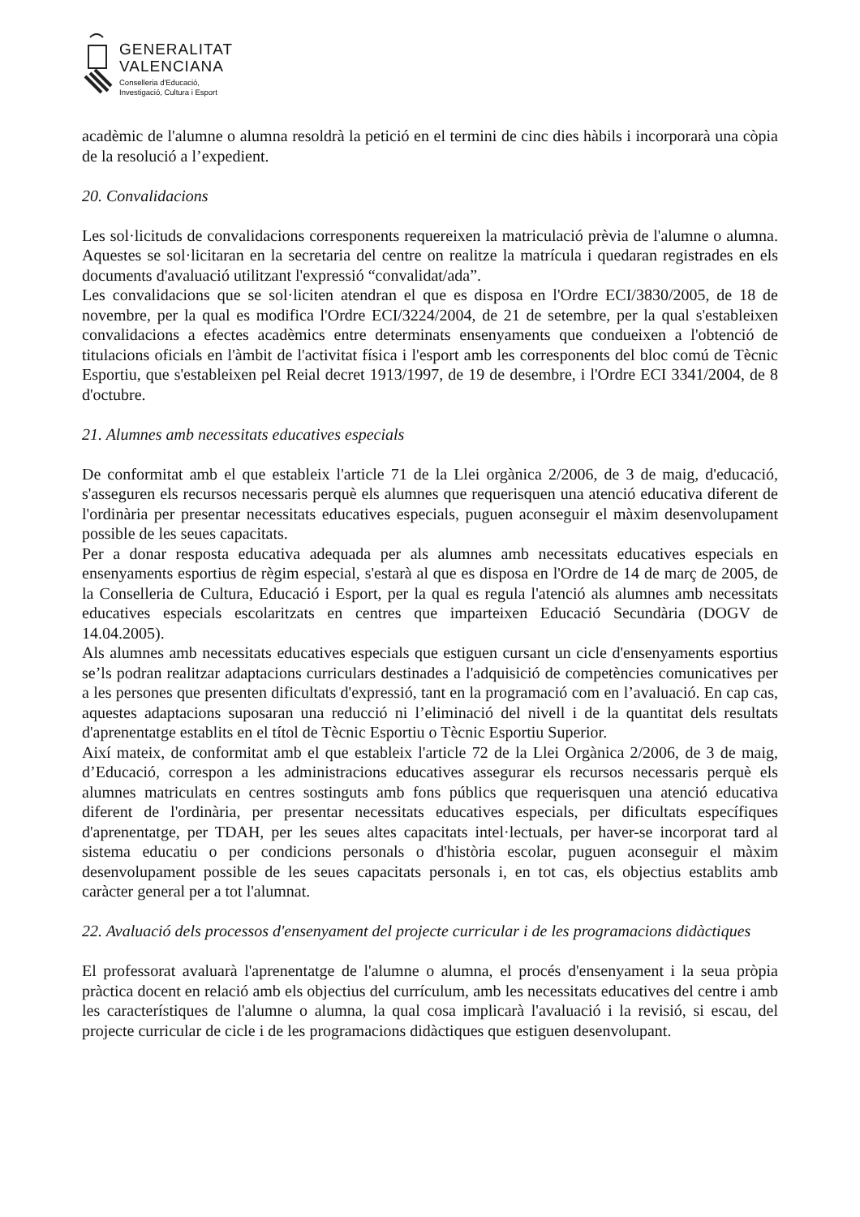GENERALITAT
VALENCIANA
Conselleria d'Educació,
Investigació, Cultura i Esport
acadèmic de l'alumne o alumna resoldrà la petició en el termini de cinc dies hàbils i incorporarà una còpia de la resolució a l’expedient.
20. Convalidacions
Les sol·licituds de convalidacions corresponents requereixen la matriculació prèvia de l'alumne o alumna. Aquestes se sol·licitaran en la secretaria del centre on realitze la matrícula i quedaran registrades en els documents d'avaluació utilitzant l'expressió “convalidat/ada”.
Les convalidacions que se sol·liciten atendran el que es disposa en l'Ordre ECI/3830/2005, de 18 de novembre, per la qual es modifica l'Ordre ECI/3224/2004, de 21 de setembre, per la qual s'estableixen convalidacions a efectes acadèmics entre determinats ensenyaments que condueixen a l'obtenció de titulacions oficials en l'àmbit de l'activitat física i l'esport amb les corresponents del bloc comú de Tècnic Esportiu, que s'estableixen pel Reial decret 1913/1997, de 19 de desembre, i l'Ordre ECI 3341/2004, de 8 d'octubre.
21. Alumnes amb necessitats educatives especials
De conformitat amb el que estableix l'article 71 de la Llei orgànica 2/2006, de 3 de maig, d'educació, s'asseguren els recursos necessaris perquè els alumnes que requerisquen una atenció educativa diferent de l'ordinària per presentar necessitats educatives especials, puguen aconseguir el màxim desenvolupament possible de les seues capacitats.
Per a donar resposta educativa adequada per als alumnes amb necessitats educatives especials en ensenyaments esportius de règim especial, s'estarà al que es disposa en l'Ordre de 14 de març de 2005, de la Conselleria de Cultura, Educació i Esport, per la qual es regula l'atenció als alumnes amb necessitats educatives especials escolaritzats en centres que imparteixen Educació Secundària (DOGV de 14.04.2005).
Als alumnes amb necessitats educatives especials que estiguen cursant un cicle d'ensenyaments esportius se’ls podran realitzar adaptacions curriculars destinades a l'adquisició de competències comunicatives per a les persones que presenten dificultats d'expressió, tant en la programació com en l’avaluació. En cap cas, aquestes adaptacions suposaran una reducció ni l’eliminació del nivell i de la quantitat dels resultats d'aprenentatge establits en el títol de Tècnic Esportiu o Tècnic Esportiu Superior.
Així mateix, de conformitat amb el que estableix l'article 72 de la Llei Orgànica 2/2006, de 3 de maig, d’Educació, correspon a les administracions educatives assegurar els recursos necessaris perquè els alumnes matriculats en centres sostinguts amb fons públics que requerisquen una atenció educativa diferent de l'ordinària, per presentar necessitats educatives especials, per dificultats específiques d'aprenentatge, per TDAH, per les seues altes capacitats intel·lectuals, per haver-se incorporat tard al sistema educatiu o per condicions personals o d'història escolar, puguen aconseguir el màxim desenvolupament possible de les seues capacitats personals i, en tot cas, els objectius establits amb caràcter general per a tot l'alumnat.
22. Avaluació dels processos d'ensenyament del projecte curricular i de les programacions didàctiques
El professorat avaluarà l'aprenentatge de l'alumne o alumna, el procés d'ensenyament i la seua pròpia pràctica docent en relació amb els objectius del currículum, amb les necessitats educatives del centre i amb les característiques de l'alumne o alumna, la qual cosa implicarà l'avaluació i la revisió, si escau, del projecte curricular de cicle i de les programacions didàctiques que estiguen desenvolupant.